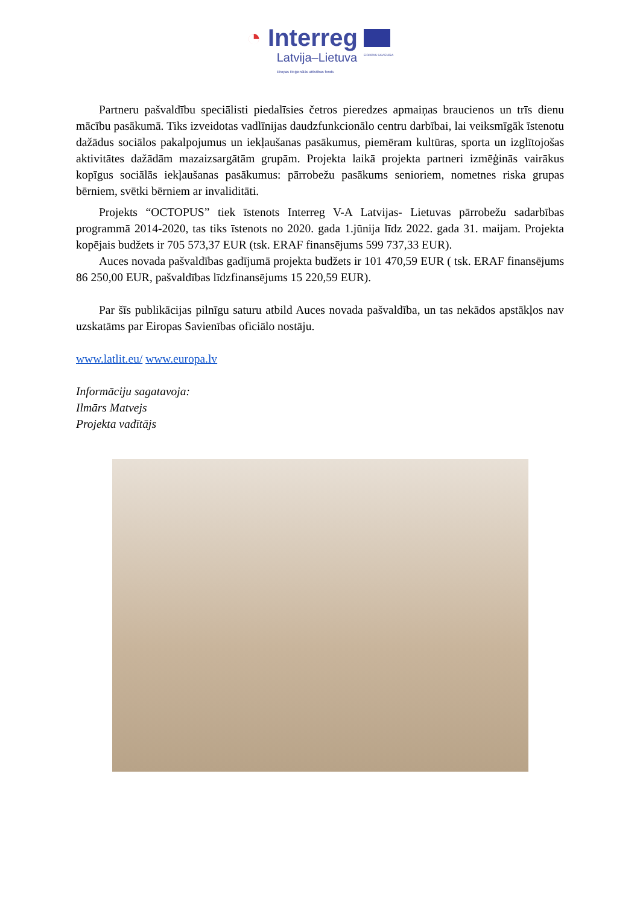◔ Interreg
Latvija–Lietuva
Eiropas Reģionālās attīstības fonds
EIROPAS SAVIENĪBA
Partneru pašvaldību speciālisti piedalīsies četros pieredzes apmaiņas braucienos un trīs dienu mācību pasākumā. Tiks izveidotas vadlīnijas daudzfunkcionālo centru darbībai, lai veiksmīgāk īstenotu dažādus sociālos pakalpojumus un iekļaušanas pasākumus, piemēram kultūras, sporta un izglītojošas aktivitātes dažādām mazaizsargātām grupām. Projekta laikā projekta partneri izmēģinās vairākus kopīgus sociālās iekļaušanas pasākumus: pārrobežu pasākums senioriem, nometnes riska grupas bērniem, svētki bērniem ar invaliditāti.
Projekts “OCTOPUS” tiek īstenots Interreg V-A Latvijas- Lietuvas pārrobežu sadarbības programmā 2014-2020, tas tiks īstenots no 2020. gada 1.jūnija līdz 2022. gada 31. maijam. Projekta kopējais budžets ir 705 573,37 EUR (tsk. ERAF finansējums 599 737,33 EUR).
Auces novada pašvaldības gadījumā projekta budžets ir 101 470,59 EUR ( tsk. ERAF finansējums 86 250,00 EUR, pašvaldības līdzfinansējums 15 220,59 EUR).
Par šīs publikācijas pilnīgu saturu atbild Auces novada pašvaldība, un tas nekādos apstākļos nav uzskatāms par Eiropas Savienības oficiālo nostāju.
www.latlit.eu/ www.europa.lv
Informāciju sagatavoja:
Ilmārs Matvejs
Projekta vadītājs